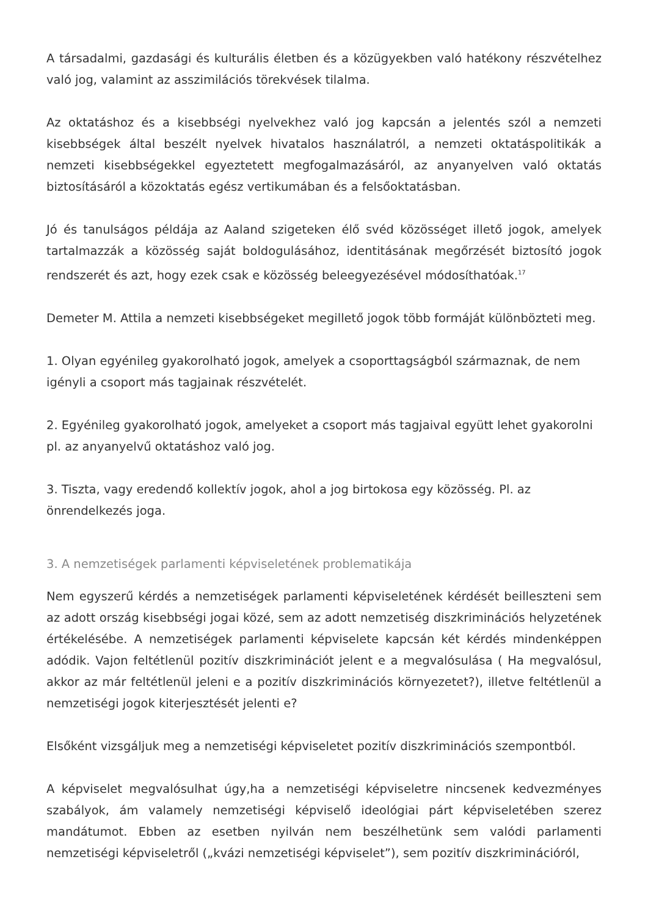A társadalmi, gazdasági és kulturális életben és a közügyekben való hatékony részvételhez való jog, valamint az asszimilációs törekvések tilalma.
Az oktatáshoz és a kisebbségi nyelvekhez való jog kapcsán a jelentés szól a nemzeti kisebbségek által beszélt nyelvek hivatalos használatról, a nemzeti oktatáspolitikák a nemzeti kisebbségekkel egyeztetett megfogalmazásáról, az anyanyelven való oktatás biztosításáról a közoktatás egész vertikumában és a felsőoktatásban.
Jó és tanulságos példája az Aaland szigeteken élő svéd közösséget illető jogok, amelyek tartalmazzák a közösség saját boldogulásához, identitásának megőrzését biztosító jogok rendszerét és azt, hogy ezek csak e közösség beleegyezésével módosíthatóak.<sup>17</sup>
Demeter M. Attila a nemzeti kisebbségeket megillető jogok több formáját különbözteti meg.
1. Olyan egyénileg gyakorolható jogok, amelyek a csoporttagságból származnak, de nem igényli a csoport más tagjainak részvételét.
2. Egyénileg gyakorolható jogok, amelyeket a csoport más tagjaival együtt lehet gyakorolni pl. az anyanyelvű oktatáshoz való jog.
3. Tiszta, vagy eredendő kollektív jogok, ahol a jog birtokosa egy közösség. Pl. az önrendelkezés joga.
3. A nemzetiségek parlamenti képviseletének problematikája
Nem egyszerű kérdés a nemzetiségek parlamenti képviseletének kérdését beilleszteni sem az adott ország kisebbségi jogai közé, sem az adott nemzetiség diszkriminációs helyzetének értékelésébe. A nemzetiségek parlamenti képviselete kapcsán két kérdés mindenképpen adódik. Vajon feltétlenül pozitív diszkriminációt jelent e a megvalósulása ( Ha megvalósul, akkor az már feltétlenül jeleni e a pozitív diszkriminációs környezetet?), illetve feltétlenül a nemzetiségi jogok kiterjesztését jelenti e?
Elsőként vizsgáljuk meg a nemzetiségi képviseletet pozitív diszkriminációs szempontból.
A képviselet megvalósulhat úgy,ha a nemzetiségi képviseletre nincsenek kedvezményes szabályok, ám valamely nemzetiségi képviselő ideológiai párt képviseletében szerez mandátumot. Ebben az esetben nyilván nem beszélhetünk sem valódi parlamenti nemzetiségi képviseletről („kvázi nemzetiségi képviselet”), sem pozitív diszkriminációról,